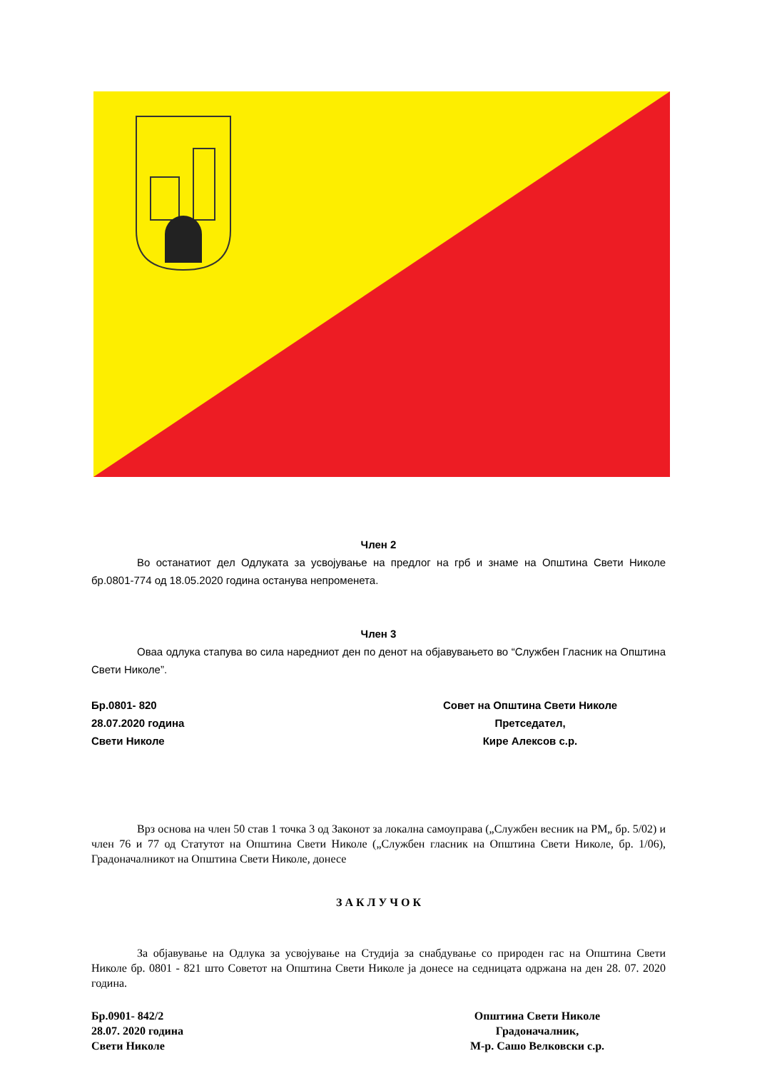Член 2
Во останатиот дел Одлуката за усвојување на предлог на грб и знаме на Општина Свети Николе бр.0801-774 од 18.05.2020 година останува непроменета.
Член 3
Оваа одлука стапува во сила наредниот ден по денот на објавувањето во “Службен Гласник на Општина Свети Николе”.
Бр.0801- 820
28.07.2020 година
Свети Николе
Совет на Општина Свети Николе
Претседател,
Кире Алексов с.р.
Врз основа на член 50 став 1 точка 3 од Законот за локална самоуправа („Службен весник на РМ„ бр. 5/02) и член 76 и 77 од Статутот на Општина Свети Николе („Службен гласник на Општина Свети Николе, бр. 1/06), Градоначалникот на Општина Свети Николе, донесе
З А К Л У Ч О К
За објавување на Одлука за усвојување на Студија за снабдување со природен гас на Општина Свети Николе бр. 0801 - 821 што Советот на Општина Свети Николе ја донесе на седницата одржана на ден 28. 07. 2020 година.
Бр.0901- 842/2
28.07. 2020 година
Свети Николе
Општина Свети Николе
Градоначалник,
М-р. Сашо Велковски с.р.